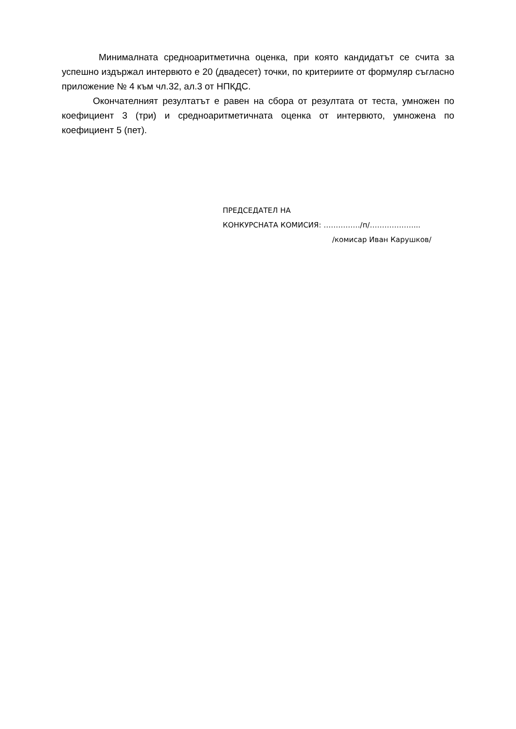Минималната средноаритметична оценка, при която кандидатът се счита за успешно издържал интервюто е 20 (двадесет) точки, по критериите от формуляр съгласно приложение № 4 към чл.32, ал.3 от НПКДС.
Окончателният резултатът е равен на сбора от резултата от теста, умножен по коефициент 3 (три) и средноаритметичната оценка от интервюто, умножена по коефициент 5 (пет).
ПРЕДСЕДАТЕЛ НА
КОНКУРСНАТА КОМИСИЯ: ……………/п/………………...
/комисар Иван Карушков/